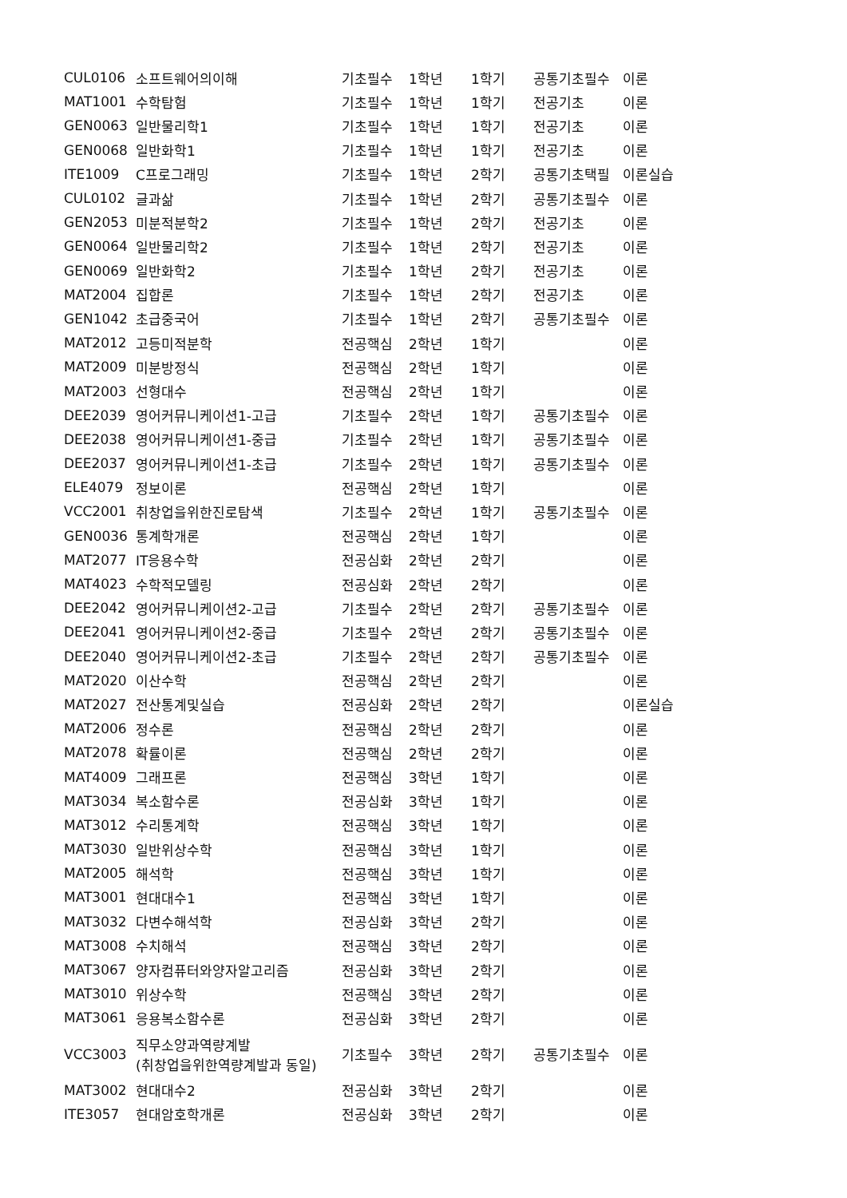| CUL0106 | 소프트웨어의이해 | 기초필수 | 1학년 | 1학기 | 공통기초필수 | 이론 |
| MAT1001 | 수학탐험 | 기초필수 | 1학년 | 1학기 | 전공기초 | 이론 |
| GEN0063 | 일반물리학1 | 기초필수 | 1학년 | 1학기 | 전공기초 | 이론 |
| GEN0068 | 일반화학1 | 기초필수 | 1학년 | 1학기 | 전공기초 | 이론 |
| ITE1009 | C프로그래밍 | 기초필수 | 1학년 | 2학기 | 공통기초택필 | 이론실습 |
| CUL0102 | 글과삶 | 기초필수 | 1학년 | 2학기 | 공통기초필수 | 이론 |
| GEN2053 | 미분적분학2 | 기초필수 | 1학년 | 2학기 | 전공기초 | 이론 |
| GEN0064 | 일반물리학2 | 기초필수 | 1학년 | 2학기 | 전공기초 | 이론 |
| GEN0069 | 일반화학2 | 기초필수 | 1학년 | 2학기 | 전공기초 | 이론 |
| MAT2004 | 집합론 | 기초필수 | 1학년 | 2학기 | 전공기초 | 이론 |
| GEN1042 | 초급중국어 | 기초필수 | 1학년 | 2학기 | 공통기초필수 | 이론 |
| MAT2012 | 고등미적분학 | 전공핵심 | 2학년 | 1학기 | | 이론 |
| MAT2009 | 미분방정식 | 전공핵심 | 2학년 | 1학기 | | 이론 |
| MAT2003 | 선형대수 | 전공핵심 | 2학년 | 1학기 | | 이론 |
| DEE2039 | 영어커뮤니케이션1-고급 | 기초필수 | 2학년 | 1학기 | 공통기초필수 | 이론 |
| DEE2038 | 영어커뮤니케이션1-중급 | 기초필수 | 2학년 | 1학기 | 공통기초필수 | 이론 |
| DEE2037 | 영어커뮤니케이션1-초급 | 기초필수 | 2학년 | 1학기 | 공통기초필수 | 이론 |
| ELE4079 | 정보이론 | 전공핵심 | 2학년 | 1학기 | | 이론 |
| VCC2001 | 취창업을위한진로탐색 | 기초필수 | 2학년 | 1학기 | 공통기초필수 | 이론 |
| GEN0036 | 통계학개론 | 전공핵심 | 2학년 | 1학기 | | 이론 |
| MAT2077 | IT응용수학 | 전공심화 | 2학년 | 2학기 | | 이론 |
| MAT4023 | 수학적모델링 | 전공심화 | 2학년 | 2학기 | | 이론 |
| DEE2042 | 영어커뮤니케이션2-고급 | 기초필수 | 2학년 | 2학기 | 공통기초필수 | 이론 |
| DEE2041 | 영어커뮤니케이션2-중급 | 기초필수 | 2학년 | 2학기 | 공통기초필수 | 이론 |
| DEE2040 | 영어커뮤니케이션2-초급 | 기초필수 | 2학년 | 2학기 | 공통기초필수 | 이론 |
| MAT2020 | 이산수학 | 전공핵심 | 2학년 | 2학기 | | 이론 |
| MAT2027 | 전산통계및실습 | 전공심화 | 2학년 | 2학기 | | 이론실습 |
| MAT2006 | 정수론 | 전공핵심 | 2학년 | 2학기 | | 이론 |
| MAT2078 | 확률이론 | 전공핵심 | 2학년 | 2학기 | | 이론 |
| MAT4009 | 그래프론 | 전공핵심 | 3학년 | 1학기 | | 이론 |
| MAT3034 | 복소함수론 | 전공심화 | 3학년 | 1학기 | | 이론 |
| MAT3012 | 수리통계학 | 전공핵심 | 3학년 | 1학기 | | 이론 |
| MAT3030 | 일반위상수학 | 전공핵심 | 3학년 | 1학기 | | 이론 |
| MAT2005 | 해석학 | 전공핵심 | 3학년 | 1학기 | | 이론 |
| MAT3001 | 현대대수1 | 전공핵심 | 3학년 | 1학기 | | 이론 |
| MAT3032 | 다변수해석학 | 전공심화 | 3학년 | 2학기 | | 이론 |
| MAT3008 | 수치해석 | 전공핵심 | 3학년 | 2학기 | | 이론 |
| MAT3067 | 양자컴퓨터와양자알고리즘 | 전공심화 | 3학년 | 2학기 | | 이론 |
| MAT3010 | 위상수학 | 전공핵심 | 3학년 | 2학기 | | 이론 |
| MAT3061 | 응용복소함수론 | 전공심화 | 3학년 | 2학기 | | 이론 |
| VCC3003 | 직무소양과역량계발 (취창업을위한역량계발과 동일) | 기초필수 | 3학년 | 2학기 | 공통기초필수 | 이론 |
| MAT3002 | 현대대수2 | 전공심화 | 3학년 | 2학기 | | 이론 |
| ITE3057 | 현대암호학개론 | 전공심화 | 3학년 | 2학기 | | 이론 |